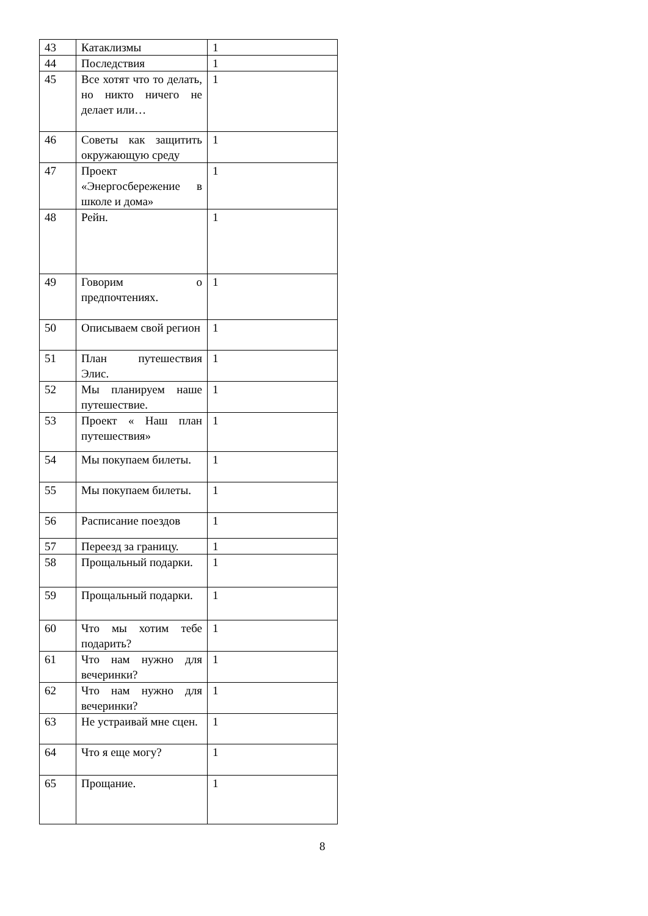| 43 | Катаклизмы | 1 |
| 44 | Последствия | 1 |
| 45 | Все хотят что то делать, но никто ничего не делает или… | 1 |
| 46 | Советы как защитить окружающую среду | 1 |
| 47 | Проект «Энергосбережение в школе и дома» | 1 |
| 48 | Рейн. | 1 |
| 49 | Говорим о предпочтениях. | 1 |
| 50 | Описываем свой регион | 1 |
| 51 | План путешествия Элис. | 1 |
| 52 | Мы планируем наше путешествие. | 1 |
| 53 | Проект « Наш план путешествия» | 1 |
| 54 | Мы покупаем билеты. | 1 |
| 55 | Мы покупаем билеты. | 1 |
| 56 | Расписание поездов | 1 |
| 57 | Переезд за границу. | 1 |
| 58 | Прощальный подарки. | 1 |
| 59 | Прощальный подарки. | 1 |
| 60 | Что мы хотим тебе подарить? | 1 |
| 61 | Что нам нужно для вечеринки? | 1 |
| 62 | Что нам нужно для вечеринки? | 1 |
| 63 | Не устраивай мне сцен. | 1 |
| 64 | Что я еще могу? | 1 |
| 65 | Прощание. | 1 |
8